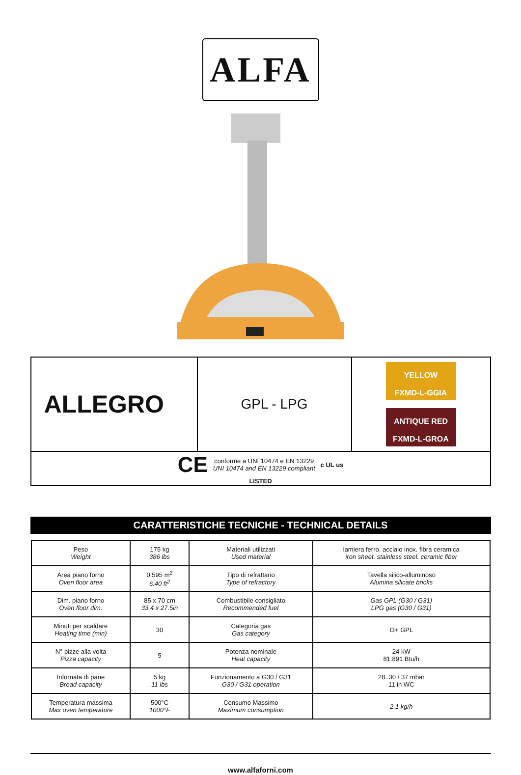ALFA
| ALLEGRO | GPL - LPG | YELLOW FXMD-L-GGIA ANTIQUE RED FXMD-L-GROA |
| CE conforme a UNI 10474 e EN 13229 UNI 10474 and EN 13229 compliant c UL us LISTED | | |
CARATTERISTICHE TECNICHE - TECHNICAL DETAILS
| Peso Weight | 175 kg 386 lbs | Materiali utilizzati Used material | lamiera ferro. acciaio inox. fibra ceramica iron sheet. stainless steel. ceramic fiber |
| Area piano forno Oven floor area | 0.595 m<sup>2</sup> 6.40 ft<sup>2</sup> | Tipo di refrattario Type of refractory | Tavella silico-alluminoso Alumina silicate bricks |
| Dim. piano forno Oven floor dim. | 85 x 70 cm 33.4 x 27.5in | Combustibile consigliato Recommended fuel | Gas GPL (G30 / G31) LPG gas (G30 / G31) |
| Minuti per scaldare Heating time (min) | 30 | Categoria gas Gas category | I3+ GPL |
| N° pizze alla volta Pizza capacity | 5 | Potenza nominale Heat capacity | 24 kW 81.891 Btu/h |
| Infornata di pane Bread capacity | 5 kg 11 lbs | Funzionamento a G30 / G31 G30 / G31 operation | 28..30 / 37 mbar 11 in WC |
| Temperatura massima Max oven temperature | 500°C 1000°F | Consumo Massimo Maximum consumption | 2.1 kg/h |
www.alfaforni.com